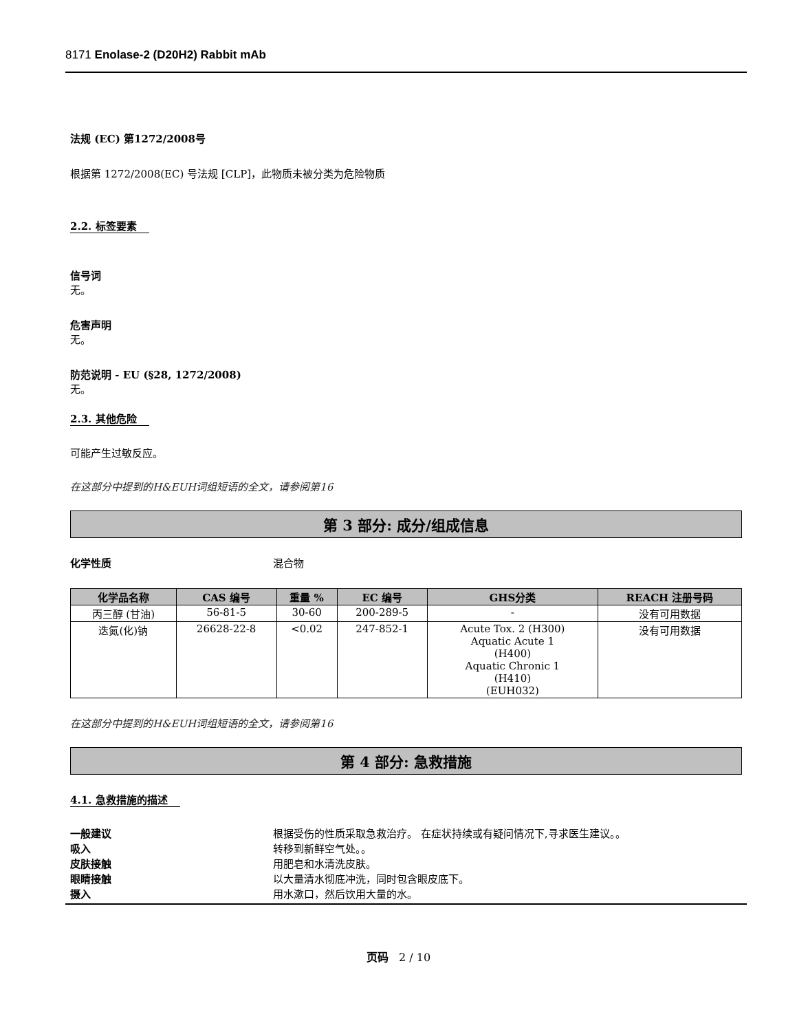8171 Enolase-2 (D20H2) Rabbit mAb
法规 (EC) 第1272/2008号
根据第 1272/2008(EC) 号法规 [CLP]，此物质未被分类为危险物质
2.2. 标签要素
信号词
无。
危害声明
无。
防范说明 - EU (§28, 1272/2008)
无。
2.3. 其他危险
可能产生过敏反应。
在这部分中提到的H&EUH词组短语的全文，请参阅第16
第 3 部分: 成分/组成信息
化学性质 混合物
| 化学品名称 | CAS 编号 | 重量 % | EC 编号 | GHS分类 | REACH 注册号码 |
| --- | --- | --- | --- | --- | --- |
| 丙三醇 (甘油) | 56-81-5 | 30-60 | 200-289-5 | - | 没有可用数据 |
| 迭氮(化)钠 | 26628-22-8 | <0.02 | 247-852-1 | Acute Tox. 2 (H300) Aquatic Acute 1 (H400) Aquatic Chronic 1 (H410) (EUH032) | 没有可用数据 |
在这部分中提到的H&EUH词组短语的全文，请参阅第16
第 4 部分: 急救措施
4.1. 急救措施的描述
一般建议 根据受伤的性质采取急救治疗。 在症状持续或有疑问情况下,寻求医生建议。。
吸入 转移到新鲜空气处。。
皮肤接触 用肥皂和水清洗皮肤。
眼睛接触 以大量清水彻底冲洗，同时包含眼皮底下。
摄入 用水漱口，然后饮用大量的水。
页码 2 / 10